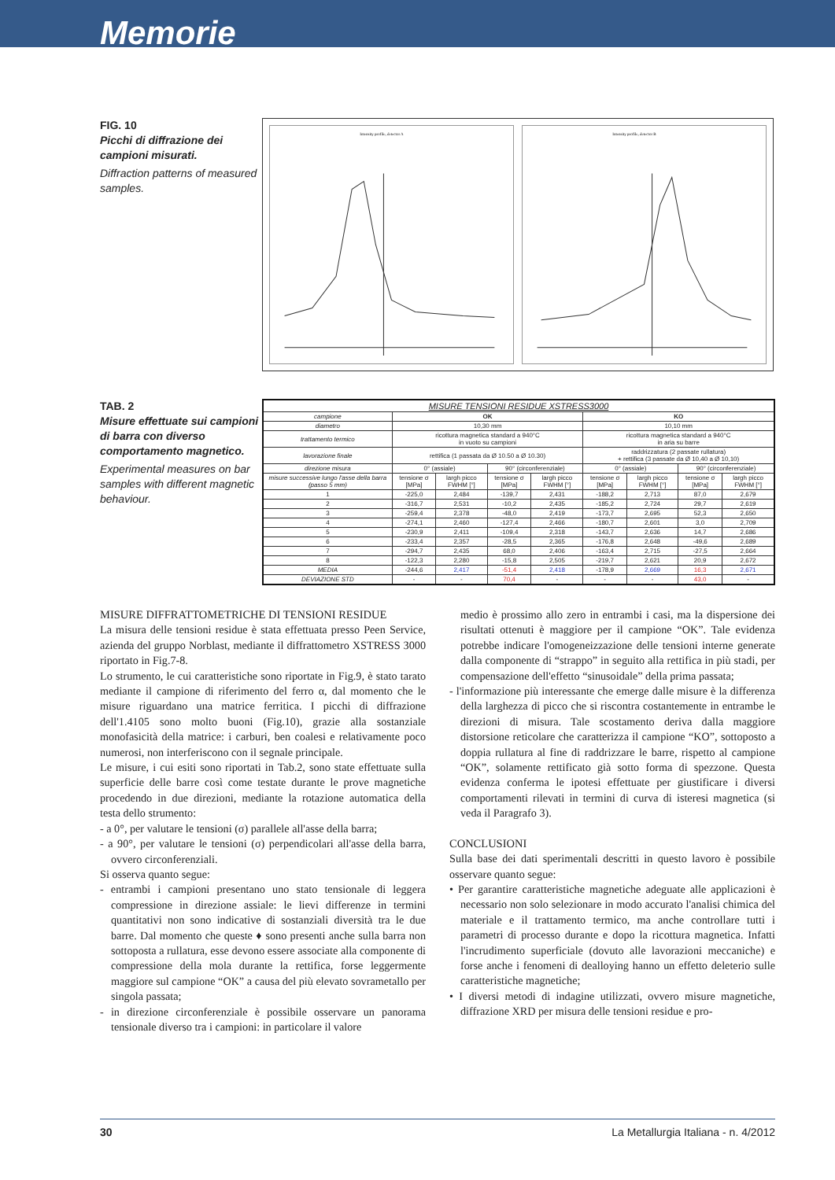Memorie
FIG. 10
Picchi di diffrazione dei campioni misurati.
Diffraction patterns of measured samples.
Intensity profile, detector A
Intensity profile, detector B
TAB. 2
Misure effettuate sui campioni di barra con diverso comportamento magnetico.
Experimental measures on bar samples with different magnetic behaviour.
| MISURE TENSIONI RESIDUE XSTRESS3000 | | | | | | | | |
| --- | --- | --- | --- | --- | --- | --- | --- | --- |
| campione | OK | | | | KO | | | |
| diametro | 10,30 mm | | | | 10,10 mm | | | |
| trattamento termico | ricottura magnetica standard a 940°C in vuoto su campioni | | | | ricottura magnetica standard a 940°C in aria su barre | | | |
| lavorazione finale | rettifica (1 passata da Ø 10.50 a Ø 10.30) | | | | raddrizzatura (2 passate rullatura) + rettifica (3 passate da Ø 10,40 a Ø 10,10) | | | |
| direzione misura | 0° (assiale) | | 90° (circonferenziale) | | 0° (assiale) | | 90° (circonferenziale) | |
| misure successive lungo l'asse della barra (passo 5 mm) | tensione σ [MPa] | largh picco FWHM [°] | tensione σ [MPa] | largh picco FWHM [°] | tensione σ [MPa] | largh picco FWHM [°] | tensione σ [MPa] | largh picco FWHM [°] |
| 1 | -225,0 | 2,484 | -139,7 | 2,431 | -188,2 | 2,713 | 87,0 | 2,679 |
| 2 | -316,7 | 2,531 | -10,2 | 2,435 | -185,2 | 2,724 | 29,7 | 2,619 |
| 3 | -259,4 | 2,378 | -48,0 | 2,419 | -173,7 | 2,695 | 52,3 | 2,650 |
| 4 | -274,1 | 2,460 | -127,4 | 2,466 | -180,7 | 2,601 | 3,0 | 2,709 |
| 5 | -230,9 | 2,411 | -109,4 | 2,318 | -143,7 | 2,636 | 14,7 | 2,686 |
| 6 | -233,4 | 2,357 | -28,5 | 2,365 | -176,8 | 2,648 | -49,6 | 2,689 |
| 7 | -294,7 | 2,435 | 68,0 | 2,406 | -163,4 | 2,715 | -27,5 | 2,664 |
| 8 | -122,3 | 2,280 | -15,8 | 2,505 | -219,7 | 2,621 | 20,9 | 2,672 |
| MEDIA | -244,6 | 2,417 | -51,4 | 2,418 | -178,9 | 2,669 | 16,3 | 2,671 |
| DEVIAZIONE STD | - | - | 70,4 | - | - | - | 43,0 | - |
MISURE DIFFRATTOMETRICHE DI TENSIONI RESIDUE
La misura delle tensioni residue è stata effettuata presso Peen Service, azienda del gruppo Norblast, mediante il diffrattometro XSTRESS 3000 riportato in Fig.7-8.
Lo strumento, le cui caratteristiche sono riportate in Fig.9, è stato tarato mediante il campione di riferimento del ferro α, dal momento che le misure riguardano una matrice ferritica. I picchi di diffrazione dell'1.4105 sono molto buoni (Fig.10), grazie alla sostanziale monofasicità della matrice: i carburi, ben coalesi e relativamente poco numerosi, non interferiscono con il segnale principale.
Le misure, i cui esiti sono riportati in Tab.2, sono state effettuate sulla superficie delle barre così come testate durante le prove magnetiche procedendo in due direzioni, mediante la rotazione automatica della testa dello strumento:
- a 0°, per valutare le tensioni (σ) parallele all'asse della barra;
- a 90°, per valutare le tensioni (σ) perpendicolari all'asse della barra, ovvero circonferenziali.
Si osserva quanto segue:
- entrambi i campioni presentano uno stato tensionale di leggera compressione in direzione assiale: le lievi differenze in termini quantitativi non sono indicative di sostanziali diversità tra le due barre. Dal momento che queste ♦ sono presenti anche sulla barra non sottoposta a rullatura, esse devono essere associate alla componente di compressione della mola durante la rettifica, forse leggermente maggiore sul campione “OK” a causa del più elevato sovrametallo per singola passata;
- in direzione circonferenziale è possibile osservare un panorama tensionale diverso tra i campioni: in particolare il valore
medio è prossimo allo zero in entrambi i casi, ma la dispersione dei risultati ottenuti è maggiore per il campione “OK”. Tale evidenza potrebbe indicare l'omogeneizzazione delle tensioni interne generate dalla componente di “strappo” in seguito alla rettifica in più stadi, per compensazione dell'effetto “sinusoidale” della prima passata;
- l'informazione più interessante che emerge dalle misure è la differenza della larghezza di picco che si riscontra costantemente in entrambe le direzioni di misura. Tale scostamento deriva dalla maggiore distorsione reticolare che caratterizza il campione “KO”, sottoposto a doppia rullatura al fine di raddrizzare le barre, rispetto al campione “OK”, solamente rettificato già sotto forma di spezzone. Questa evidenza conferma le ipotesi effettuate per giustificare i diversi comportamenti rilevati in termini di curva di isteresi magnetica (si veda il Paragrafo 3).
CONCLUSIONI
Sulla base dei dati sperimentali descritti in questo lavoro è possibile osservare quanto segue:
• Per garantire caratteristiche magnetiche adeguate alle applicazioni è necessario non solo selezionare in modo accurato l'analisi chimica del materiale e il trattamento termico, ma anche controllare tutti i parametri di processo durante e dopo la ricottura magnetica. Infatti l'incrudimento superficiale (dovuto alle lavorazioni meccaniche) e forse anche i fenomeni di dealloying hanno un effetto deleterio sulle caratteristiche magnetiche;
• I diversi metodi di indagine utilizzati, ovvero misure magnetiche, diffrazione XRD per misura delle tensioni residue e pro-
30 La Metallurgia Italiana - n. 4/2012